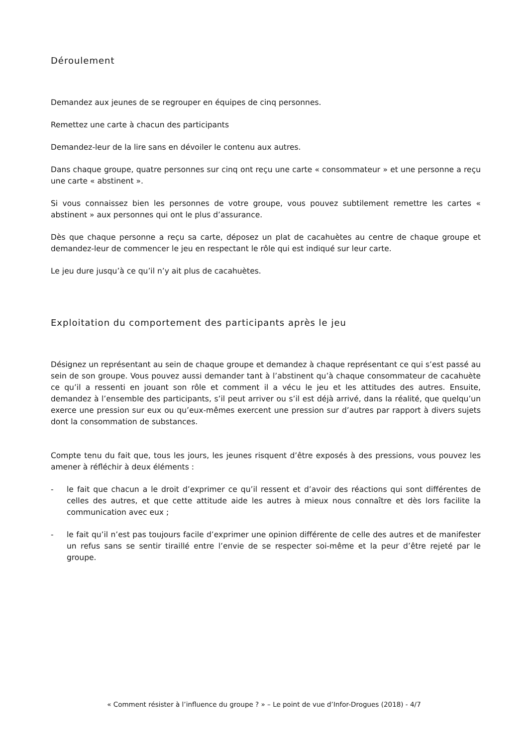Déroulement
Demandez aux jeunes de se regrouper en équipes de cinq personnes.
Remettez une carte à chacun des participants
Demandez-leur de la lire sans en dévoiler le contenu aux autres.
Dans chaque groupe, quatre personnes sur cinq ont reçu une carte « consommateur » et une personne a reçu une carte « abstinent ».
Si vous connaissez bien les personnes de votre groupe, vous pouvez subtilement remettre les cartes « abstinent » aux personnes qui ont le plus d’assurance.
Dès que chaque personne a reçu sa carte, déposez un plat de cacahuètes au centre de chaque groupe et demandez-leur de commencer le jeu en respectant le rôle qui est indiqué sur leur carte.
Le jeu dure jusqu’à ce qu’il n’y ait plus de cacahuètes.
Exploitation du comportement des participants après le jeu
Désignez un représentant au sein de chaque groupe et demandez à chaque représentant ce qui s’est passé au sein de son groupe. Vous pouvez aussi demander tant à l’abstinent qu’à chaque consommateur de cacahuète ce qu’il a ressenti en jouant son rôle et comment il a vécu le jeu et les attitudes des autres. Ensuite, demandez à l’ensemble des participants, s’il peut arriver ou s’il est déjà arrivé, dans la réalité, que quelqu’un exerce une pression sur eux ou qu’eux-mêmes exercent une pression sur d’autres par rapport à divers sujets dont la consommation de substances.
Compte tenu du fait que, tous les jours, les jeunes risquent d’être exposés à des pressions, vous pouvez les amener à réfléchir à deux éléments :
- le fait que chacun a le droit d’exprimer ce qu’il ressent et d’avoir des réactions qui sont différentes de celles des autres, et que cette attitude aide les autres à mieux nous connaître et dès lors facilite la communication avec eux ;
- le fait qu’il n’est pas toujours facile d’exprimer une opinion différente de celle des autres et de manifester un refus sans se sentir tiraillé entre l’envie de se respecter soi-même et la peur d’être rejeté par le groupe.
« Comment résister à l’influence du groupe ? » – Le point de vue d’Infor-Drogues (2018) - 4/7